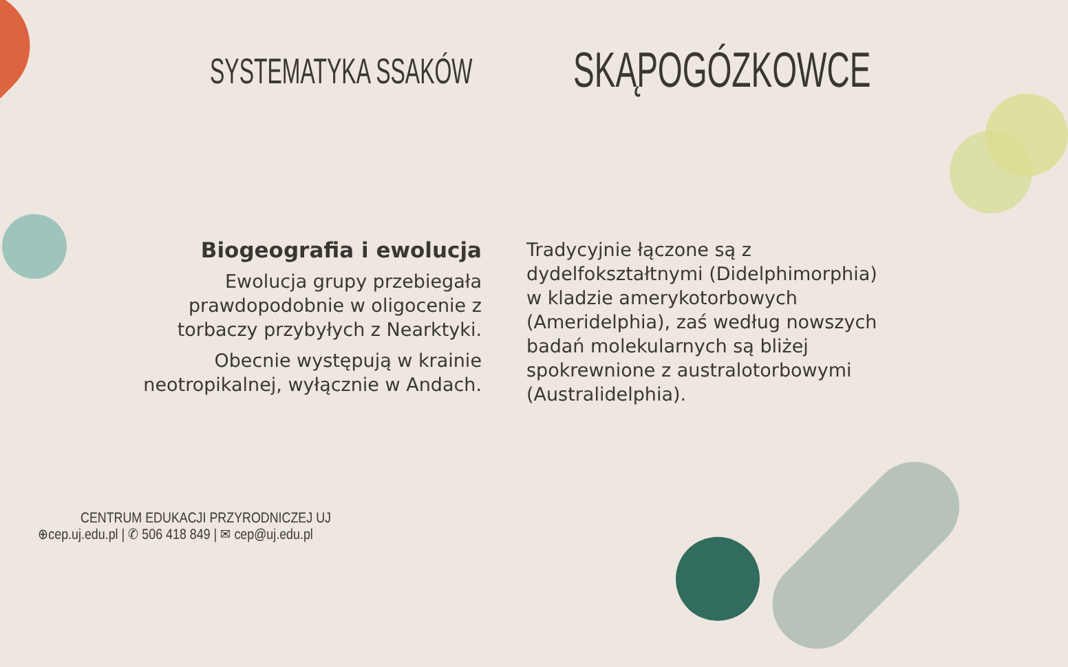SYSTEMATYKA SSAKÓW SKĄPOGÓZKOWCE
Biogeografia i ewolucja
Ewolucja grupy przebiegała prawdopodobnie w oligocenie z torbaczy przybyłych z Nearktyki.
Obecnie występują w krainie neotropikalnej, wyłącznie w Andach.
Tradycyjnie łączone są z dydelfokształtnymi (Didelphimorphia) w kladzie amerykotorbowych (Ameridelphia), zaś według nowszych badań molekularnych są bliżej spokrewnione z australotorbowymi (Australidelphia).
CENTRUM EDUKACJI PRZYRODNICZEJ UJ
⊕cep.uj.edu.pl | ✆ 506 418 849 | ✉ cep@uj.edu.pl